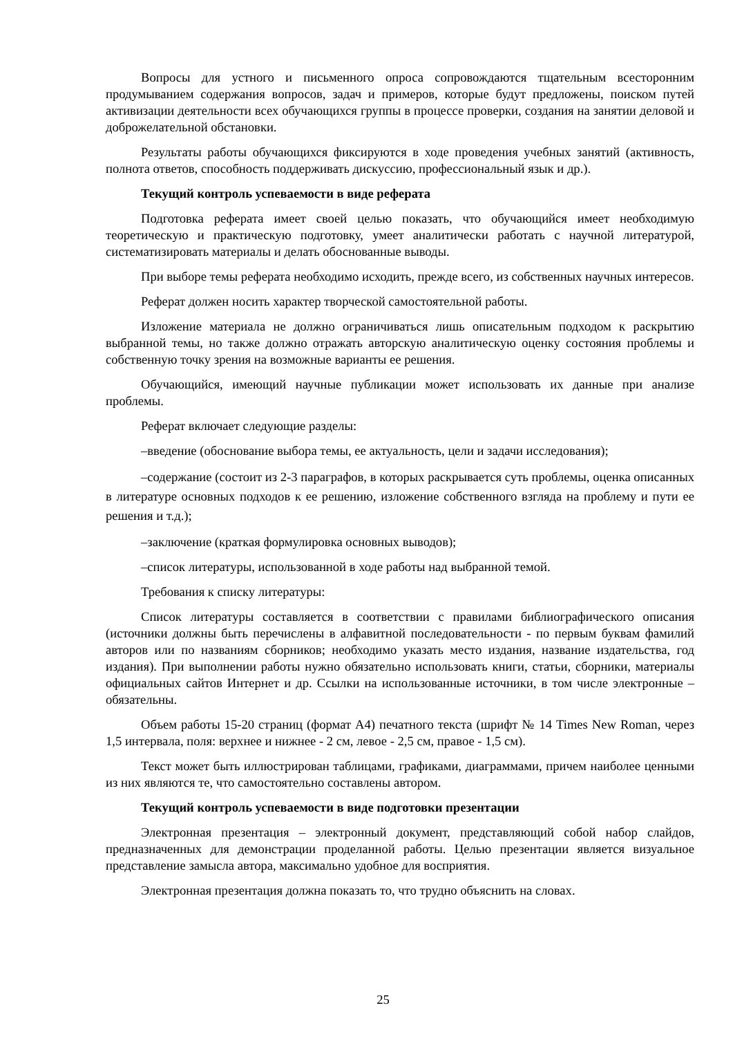Вопросы для устного и письменного опроса сопровождаются тщательным всесторонним продумыванием содержания вопросов, задач и примеров, которые будут предложены, поиском путей активизации деятельности всех обучающихся группы в процессе проверки, создания на занятии деловой и доброжелательной обстановки.
Результаты работы обучающихся фиксируются в ходе проведения учебных занятий (активность, полнота ответов, способность поддерживать дискуссию, профессиональный язык и др.).
Текущий контроль успеваемости в виде реферата
Подготовка реферата имеет своей целью показать, что обучающийся имеет необходимую теоретическую и практическую подготовку, умеет аналитически работать с научной литературой, систематизировать материалы и делать обоснованные выводы.
При выборе темы реферата необходимо исходить, прежде всего, из собственных научных интересов.
Реферат должен носить характер творческой самостоятельной работы.
Изложение материала не должно ограничиваться лишь описательным подходом к раскрытию выбранной темы, но также должно отражать авторскую аналитическую оценку состояния проблемы и собственную точку зрения на возможные варианты ее решения.
Обучающийся, имеющий научные публикации может использовать их данные при анализе проблемы.
Реферат включает следующие разделы:
–введение (обоснование выбора темы, ее актуальность, цели и задачи исследования);
–содержание (состоит из 2-3 параграфов, в которых раскрывается суть проблемы, оценка описанных в литературе основных подходов к ее решению, изложение собственного взгляда на проблему и пути ее решения и т.д.);
–заключение (краткая формулировка основных выводов);
–список литературы, использованной в ходе работы над выбранной темой.
Требования к списку литературы:
Список литературы составляется в соответствии с правилами библиографического описания (источники должны быть перечислены в алфавитной последовательности - по первым буквам фамилий авторов или по названиям сборников; необходимо указать место издания, название издательства, год издания). При выполнении работы нужно обязательно использовать книги, статьи, сборники, материалы официальных сайтов Интернет и др. Ссылки на использованные источники, в том числе электронные – обязательны.
Объем работы 15-20 страниц (формат А4) печатного текста (шрифт № 14 Times New Roman, через 1,5 интервала, поля: верхнее и нижнее - 2 см, левое - 2,5 см, правое - 1,5 см).
Текст может быть иллюстрирован таблицами, графиками, диаграммами, причем наиболее ценными из них являются те, что самостоятельно составлены автором.
Текущий контроль успеваемости в виде подготовки презентации
Электронная презентация – электронный документ, представляющий собой набор слайдов, предназначенных для демонстрации проделанной работы. Целью презентации является визуальное представление замысла автора, максимально удобное для восприятия.
Электронная презентация должна показать то, что трудно объяснить на словах.
25